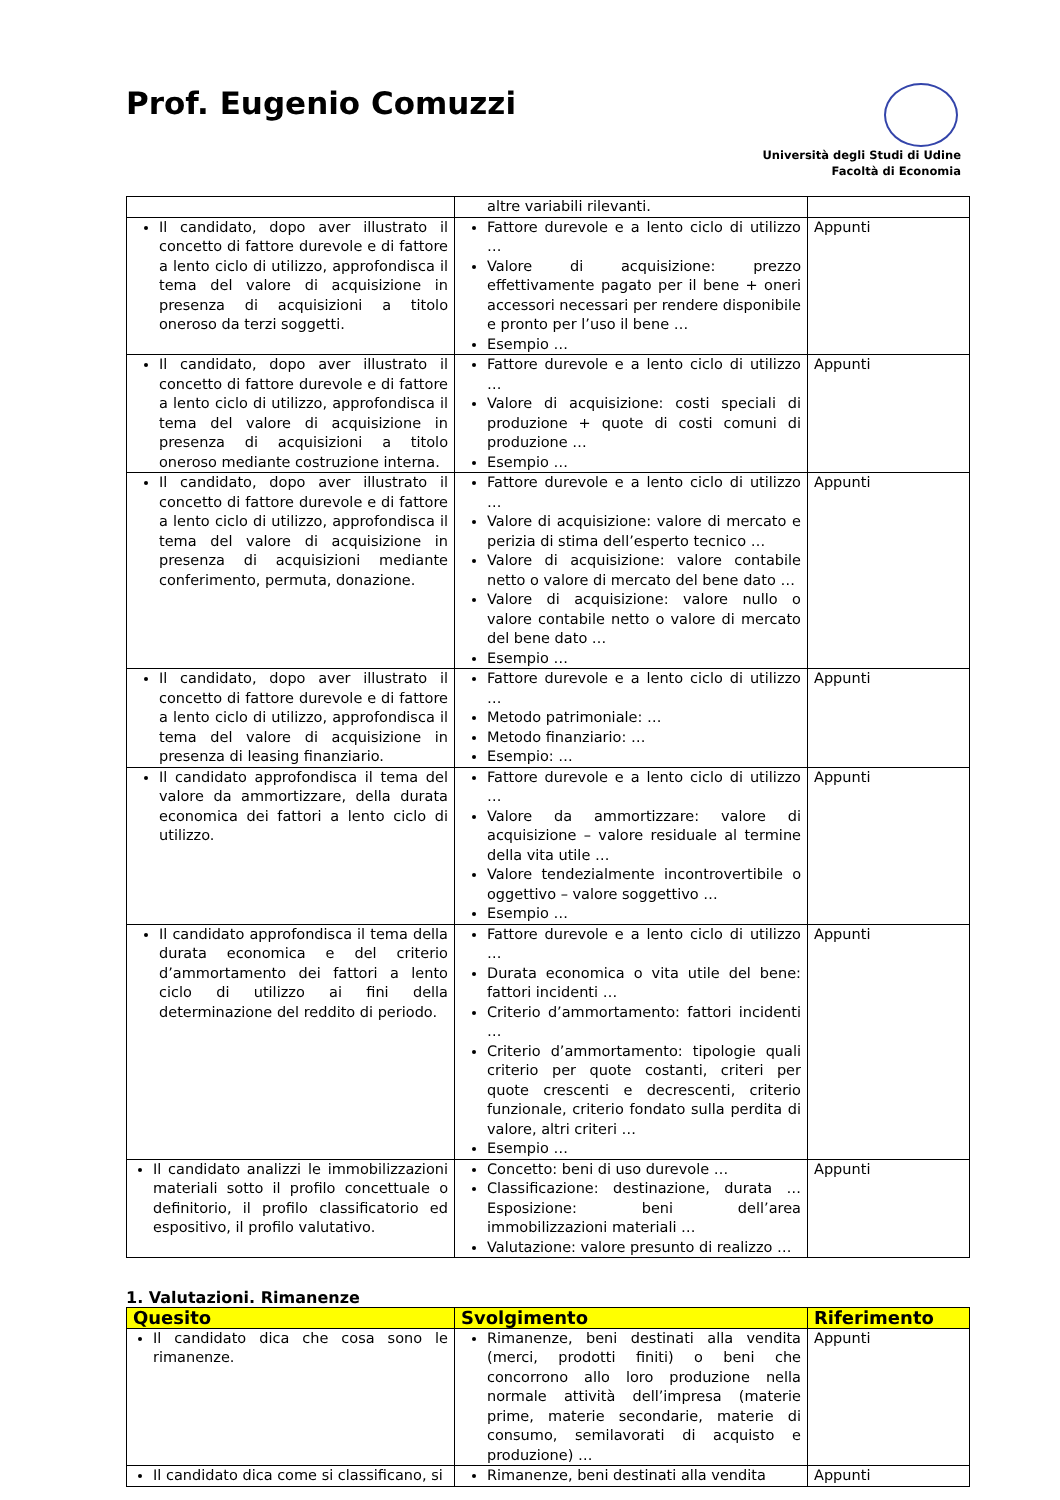Prof. Eugenio Comuzzi
Università degli Studi di Udine
Facoltà di Economia
| | altre variabili rilevanti. | |
| Il candidato, dopo aver illustrato il concetto di fattore durevole e di fattore a lento ciclo di utilizzo, approfondisca il tema del valore di acquisizione in presenza di acquisizioni a titolo oneroso da terzi soggetti. | Fattore durevole e a lento ciclo di utilizzo … Valore di acquisizione: prezzo effettivamente pagato per il bene + oneri accessori necessari per rendere disponibile e pronto per l’uso il bene … Esempio … | Appunti |
| Il candidato, dopo aver illustrato il concetto di fattore durevole e di fattore a lento ciclo di utilizzo, approfondisca il tema del valore di acquisizione in presenza di acquisizioni a titolo oneroso mediante costruzione interna. | Fattore durevole e a lento ciclo di utilizzo … Valore di acquisizione: costi speciali di produzione + quote di costi comuni di produzione … Esempio … | Appunti |
| Il candidato, dopo aver illustrato il concetto di fattore durevole e di fattore a lento ciclo di utilizzo, approfondisca il tema del valore di acquisizione in presenza di acquisizioni mediante conferimento, permuta, donazione. | Fattore durevole e a lento ciclo di utilizzo … Valore di acquisizione: valore di mercato e perizia di stima dell’esperto tecnico … Valore di acquisizione: valore contabile netto o valore di mercato del bene dato … Valore di acquisizione: valore nullo o valore contabile netto o valore di mercato del bene dato … Esempio … | Appunti |
| Il candidato, dopo aver illustrato il concetto di fattore durevole e di fattore a lento ciclo di utilizzo, approfondisca il tema del valore di acquisizione in presenza di leasing finanziario. | Fattore durevole e a lento ciclo di utilizzo … Metodo patrimoniale: … Metodo finanziario: … Esempio: … | Appunti |
| Il candidato approfondisca il tema del valore da ammortizzare, della durata economica dei fattori a lento ciclo di utilizzo. | Fattore durevole e a lento ciclo di utilizzo … Valore da ammortizzare: valore di acquisizione – valore residuale al termine della vita utile … Valore tendezialmente incontrovertibile o oggettivo – valore soggettivo … Esempio … | Appunti |
| Il candidato approfondisca il tema della durata economica e del criterio d’ammortamento dei fattori a lento ciclo di utilizzo ai fini della determinazione del reddito di periodo. | Fattore durevole e a lento ciclo di utilizzo … Durata economica o vita utile del bene: fattori incidenti … Criterio d’ammortamento: fattori incidenti … Criterio d’ammortamento: tipologie quali criterio per quote costanti, criteri per quote crescenti e decrescenti, criterio funzionale, criterio fondato sulla perdita di valore, altri criteri … Esempio … | Appunti |
| Il candidato analizzi le immobilizzazioni materiali sotto il profilo concettuale o definitorio, il profilo classificatorio ed espositivo, il profilo valutativo. | Concetto: beni di uso durevole … Classificazione: destinazione, durata … Esposizione: beni dell’area immobilizzazioni materiali … Valutazione: valore presunto di realizzo … | Appunti |
1. Valutazioni. Rimanenze
| Quesito | Svolgimento | Riferimento |
| --- | --- | --- |
| Il candidato dica che cosa sono le rimanenze. | Rimanenze, beni destinati alla vendita (merci, prodotti finiti) o beni che concorrono allo loro produzione nella normale attività dell’impresa (materie prime, materie secondarie, materie di consumo, semilavorati di acquisto e produzione) … | Appunti |
| Il candidato dica come si classificano, si | Rimanenze, beni destinati alla vendita | Appunti |